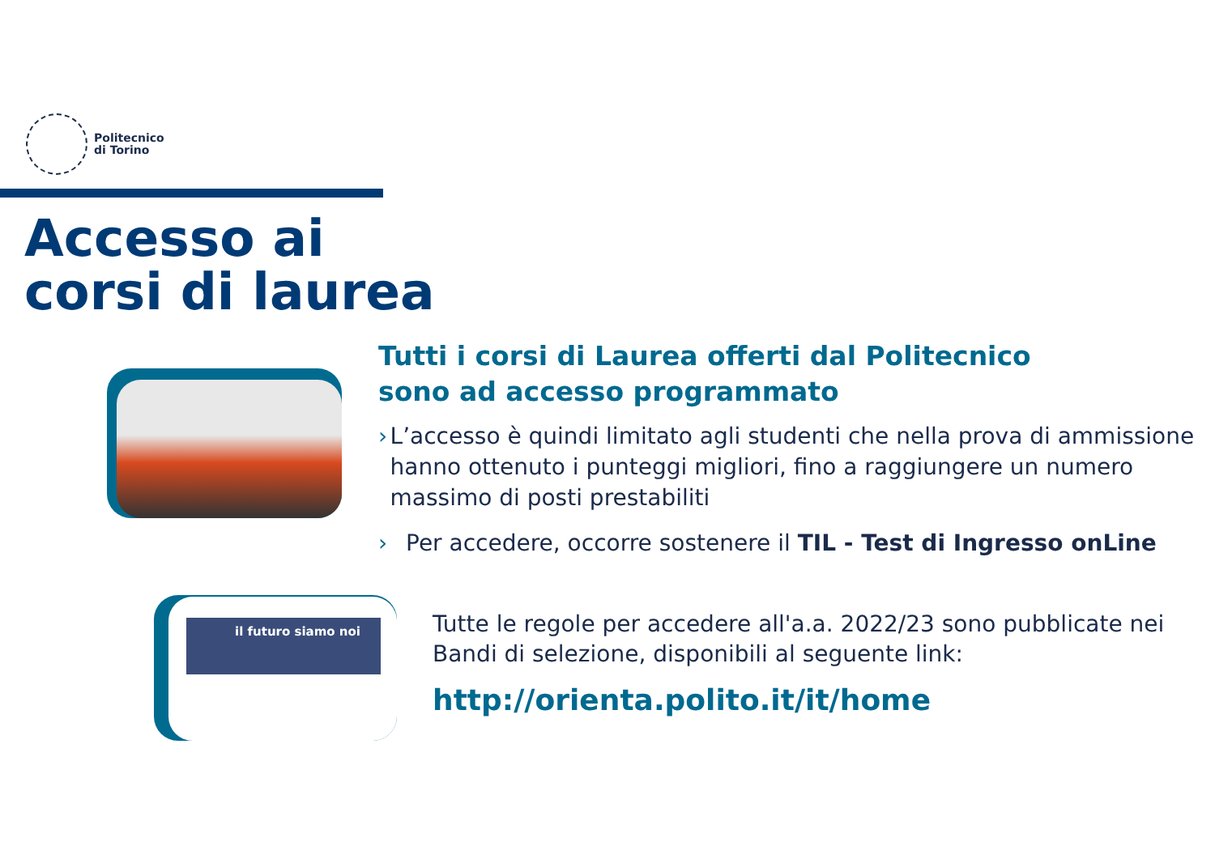Politecnico
di Torino
Accesso ai
corsi di laurea
Tutti i corsi di Laurea offerti dal Politecnico
sono ad accesso programmato
› L’accesso è quindi limitato agli studenti che nella prova di ammissione hanno ottenuto i punteggi migliori, fino a raggiungere un numero massimo di posti prestabiliti
› Per accedere, occorre sostenere il TIL - Test di Ingresso onLine
il futuro siamo noi
Tutte le regole per accedere all'a.a. 2022/23 sono pubblicate nei Bandi di selezione, disponibili al seguente link:
http://orienta.polito.it/it/home